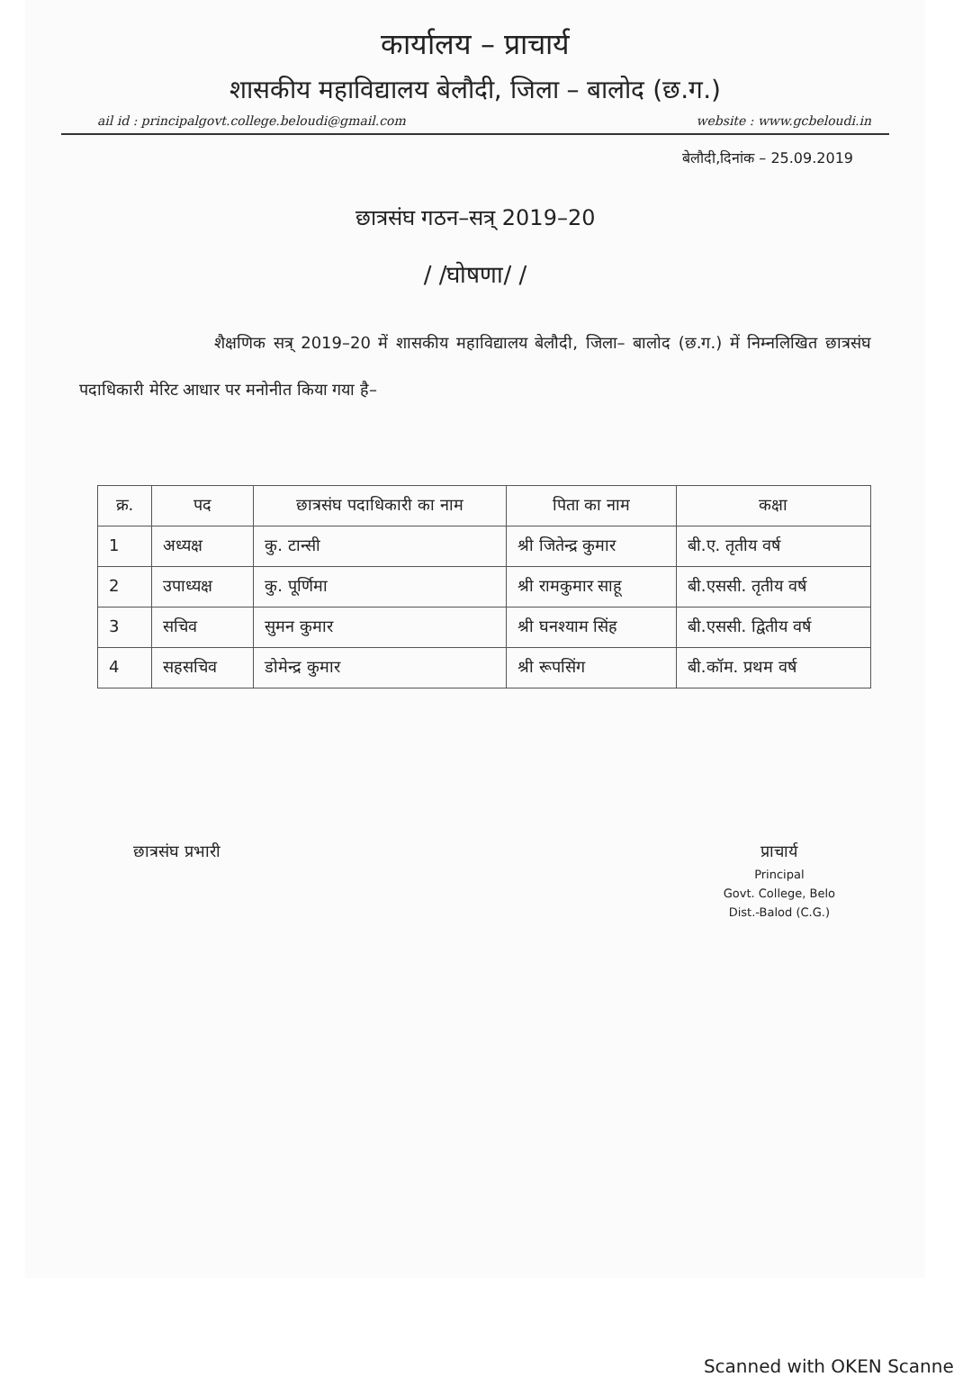कार्यालय – प्राचार्य
शासकीय महाविद्यालय बेलौदी, जिला – बालोद (छ.ग.)
ail id : principalgovt.college.beloudi@gmail.com website : www.gcbeloudi.in
बेलौदी,दिनांक – 25.09.2019
छात्रसंघ गठन–सत्र् 2019–20
/ /घोषणा/ /
शैक्षणिक सत्र् 2019–20 में शासकीय महाविद्यालय बेलौदी, जिला– बालोद (छ.ग.) में निम्नलिखित छात्रसंघ पदाधिकारी मेरिट आधार पर मनोनीत किया गया है–
| क्र. | पद | छात्रसंघ पदाधिकारी का नाम | पिता का नाम | कक्षा |
| --- | --- | --- | --- | --- |
| 1 | अध्यक्ष | कु. टान्सी | श्री जितेन्द्र कुमार | बी.ए. तृतीय वर्ष |
| 2 | उपाध्यक्ष | कु. पूर्णिमा | श्री रामकुमार साहू | बी.एससी. तृतीय वर्ष |
| 3 | सचिव | सुमन कुमार | श्री घनश्याम सिंह | बी.एससी. द्वितीय वर्ष |
| 4 | सहसचिव | डोमेन्द्र कुमार | श्री रूपसिंग | बी.कॉम. प्रथम वर्ष |
छात्रसंघ प्रभारी प्राचार्य
Principal
Govt. College, Belo
Dist.-Balod (C.G.)
Scanned with OKEN Scanner